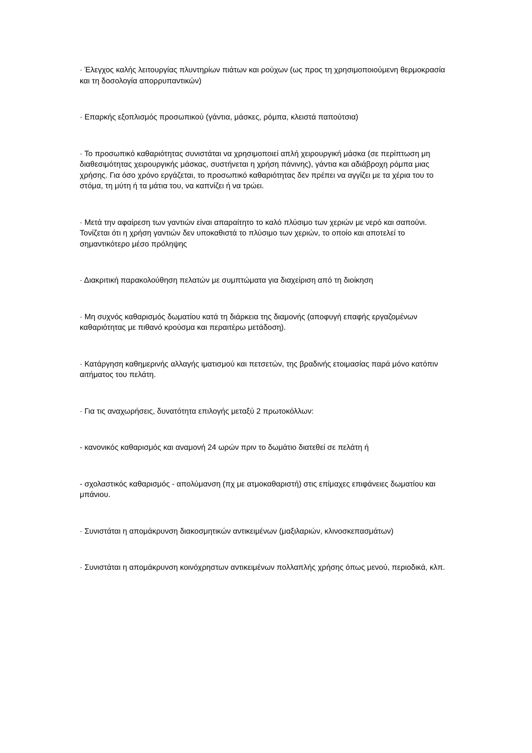· Έλεγχος καλής λειτουργίας πλυντηρίων πιάτων και ρούχων (ως προς τη χρησιμοποιούμενη θερμοκρασία και τη δοσολογία απορρυπαντικών)
· Επαρκής εξοπλισμός προσωπικού (γάντια, μάσκες, ρόμπα, κλειστά παπούτσια)
· Το προσωπικό καθαριότητας συνιστάται να χρησιμοποιεί απλή χειρουργική μάσκα (σε περίπτωση μη διαθεσιμότητας χειρουργικής μάσκας, συστήνεται η χρήση πάνινης), γάντια και αδιάβροχη ρόμπα μιας χρήσης. Για όσο χρόνο εργάζεται, το προσωπικό καθαριότητας δεν πρέπει να αγγίζει με τα χέρια του το στόμα, τη μύτη ή τα μάτια του, να καπνίζει ή να τρώει.
· Μετά την αφαίρεση των γαντιών είναι απαραίτητο το καλό πλύσιμο των χεριών με νερό και σαπούνι. Τονίζεται ότι η χρήση γαντιών δεν υποκαθιστά το πλύσιμο των χεριών, το οποίο και αποτελεί το σημαντικότερο μέσο πρόληψης
· Διακριτική παρακολούθηση πελατών με συμπτώματα για διαχείριση από τη διοίκηση
· Μη συχνός καθαρισμός δωματίου κατά τη διάρκεια της διαμονής (αποφυγή επαφής εργαζομένων καθαριότητας με πιθανό κρούσμα και περαιτέρω μετάδοση).
· Κατάργηση καθημερινής αλλαγής ιματισμού και πετσετών, της βραδινής ετοιμασίας παρά μόνο κατόπιν αιτήματος του πελάτη.
· Για τις αναχωρήσεις, δυνατότητα επιλογής μεταξύ 2 πρωτοκόλλων:
- κανονικός καθαρισμός και αναμονή 24 ωρών πριν το δωμάτιο διατεθεί σε πελάτη ή
- σχολαστικός καθαρισμός - απολύμανση (πχ με ατμοκαθαριστή) στις επίμαχες επιφάνειες δωματίου και μπάνιου.
· Συνιστάται η απομάκρυνση διακοσμητικών αντικειμένων (μαξιλαριών, κλινοσκεπασμάτων)
· Συνιστάται η απομάκρυνση κοινόχρηστων αντικειμένων πολλαπλής χρήσης όπως μενού, περιοδικά, κλπ.